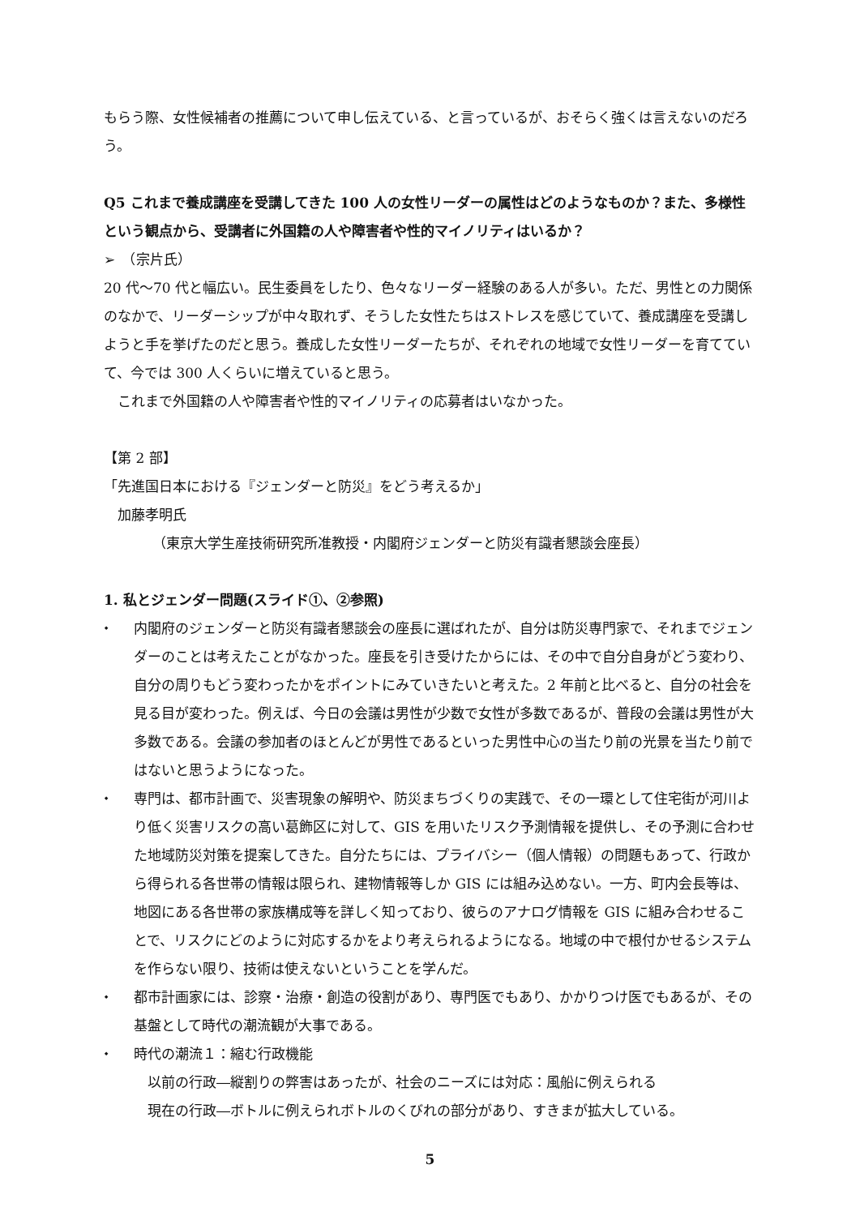もらう際、女性候補者の推薦について申し伝えている、と言っているが、おそらく強くは言えないのだろう。
Q5 これまで養成講座を受講してきた 100 人の女性リーダーの属性はどのようなものか？また、多様性という観点から、受講者に外国籍の人や障害者や性的マイノリティはいるか？
➢　（宗片氏）
20 代～70 代と幅広い。民生委員をしたり、色々なリーダー経験のある人が多い。ただ、男性との力関係のなかで、リーダーシップが中々取れず、そうした女性たちはストレスを感じていて、養成講座を受講しようと手を挙げたのだと思う。養成した女性リーダーたちが、それぞれの地域で女性リーダーを育てていて、今では 300 人くらいに増えていると思う。
　これまで外国籍の人や障害者や性的マイノリティの応募者はいなかった。
【第 2 部】
「先進国日本における『ジェンダーと防災』をどう考えるか」
　加藤孝明氏
（東京大学生産技術研究所准教授・内閣府ジェンダーと防災有識者懇談会座長）
1. 私とジェンダー問題(スライド①、②参照)
⬩ 内閣府のジェンダーと防災有識者懇談会の座長に選ばれたが、自分は防災専門家で、それまでジェンダーのことは考えたことがなかった。座長を引き受けたからには、その中で自分自身がどう変わり、自分の周りもどう変わったかをポイントにみていきたいと考えた。2 年前と比べると、自分の社会を見る目が変わった。例えば、今日の会議は男性が少数で女性が多数であるが、普段の会議は男性が大多数である。会議の参加者のほとんどが男性であるといった男性中心の当たり前の光景を当たり前ではないと思うようになった。
⬩ 専門は、都市計画で、災害現象の解明や、防災まちづくりの実践で、その一環として住宅街が河川より低く災害リスクの高い葛飾区に対して、GIS を用いたリスク予測情報を提供し、その予測に合わせた地域防災対策を提案してきた。自分たちには、プライバシー（個人情報）の問題もあって、行政から得られる各世帯の情報は限られ、建物情報等しか GIS には組み込めない。一方、町内会長等は、地図にある各世帯の家族構成等を詳しく知っており、彼らのアナログ情報を GIS に組み合わせることで、リスクにどのように対応するかをより考えられるようになる。地域の中で根付かせるシステムを作らない限り、技術は使えないということを学んだ。
⬩ 都市計画家には、診察・治療・創造の役割があり、専門医でもあり、かかりつけ医でもあるが、その基盤として時代の潮流観が大事である。
⬩ 時代の潮流１：縮む行政機能
　以前の行政―縦割りの弊害はあったが、社会のニーズには対応：風船に例えられる
　現在の行政―ボトルに例えられボトルのくびれの部分があり、すきまが拡大している。
5